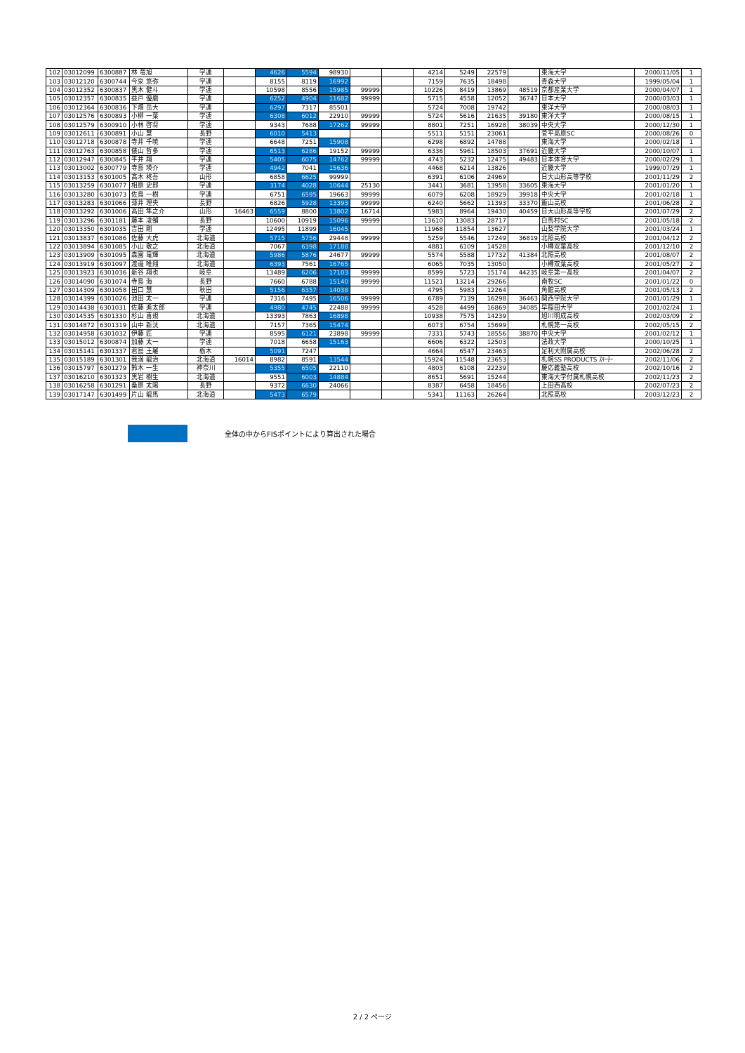| 102 | 03012099 | 6300887 | 林 竜旭 | 学連 | | 4626 | 5594 | 98930 | | | 4214 | 5249 | 22579 | | 東海大学 | 2000/11/05 | 1 |
| 103 | 03012120 | 6300744 | 今泉 悠弥 | 学連 | | 8155 | 8119 | 16992 | | | 7159 | 7635 | 18498 | | 青森大学 | 1999/05/04 | 1 |
| 104 | 03012352 | 6300837 | 黒木 健斗 | 学連 | | 10598 | 8556 | 15985 | 99999 | | 10226 | 8419 | 13869 | 48519 | 京都産業大学 | 2000/04/07 | 1 |
| 105 | 03012357 | 6300835 | 益戸 優磨 | 学連 | | 6252 | 4904 | 11682 | 99999 | | 5715 | 4558 | 12052 | 36747 | 日本大学 | 2000/03/03 | 1 |
| 106 | 03012364 | 6300836 | 下畑 岳大 | 学連 | | 6297 | 7317 | 85501 | | | 5724 | 7008 | 19742 | | 東洋大学 | 2000/08/03 | 1 |
| 107 | 03012576 | 6300893 | 小柳 一葉 | 学連 | | 6308 | 6012 | 22910 | 99999 | | 5724 | 5616 | 21635 | 39180 | 東洋大学 | 2000/08/15 | 1 |
| 108 | 03012579 | 6300910 | 小林 啓将 | 学連 | | 9343 | 7688 | 17262 | 99999 | | 8801 | 7251 | 16928 | 38039 | 中央大学 | 2000/12/30 | 1 |
| 109 | 03012611 | 6300891 | 小山 慧 | 長野 | | 6010 | 5413 | | | | 5511 | 5151 | 23061 | | 菅平高原SC | 2000/08/26 | 0 |
| 110 | 03012718 | 6300878 | 寺井 千暁 | 学連 | | 6648 | 7251 | 15908 | | | 6298 | 6892 | 14788 | | 東海大学 | 2000/02/18 | 1 |
| 111 | 03012763 | 6300858 | 俵山 哲多 | 学連 | | 6513 | 6286 | 19152 | 99999 | | 6336 | 5961 | 18503 | 37691 | 近畿大学 | 2000/10/07 | 1 |
| 112 | 03012947 | 6300845 | 平井 翔 | 学連 | | 5405 | 6075 | 14762 | 99999 | | 4743 | 5232 | 12475 | 49483 | 日本体育大学 | 2000/02/29 | 1 |
| 113 | 03013002 | 6300779 | 寺島 瑛介 | 学連 | | 4942 | 7041 | 15636 | | | 4468 | 6214 | 13826 | | 近畿大学 | 1999/07/29 | 1 |
| 114 | 03013153 | 6301005 | 髙木 柊吾 | 山形 | | 6858 | 6625 | 99999 | | | 6391 | 6106 | 24969 | | 日大山形高等学校 | 2001/11/29 | 2 |
| 115 | 03013259 | 6301077 | 相原 史郎 | 学連 | | 3174 | 4028 | 10644 | 25130 | | 3441 | 3681 | 13958 | 33605 | 東海大学 | 2001/01/20 | 1 |
| 116 | 03013280 | 6301073 | 佐鳥 一樹 | 学連 | | 6751 | 6595 | 19663 | 99999 | | 6079 | 6208 | 18929 | 39918 | 中央大学 | 2001/02/18 | 1 |
| 117 | 03013283 | 6301066 | 薄井 理央 | 長野 | | 6826 | 5928 | 13393 | 99999 | | 6240 | 5662 | 11393 | 33370 | 飯山高校 | 2001/06/28 | 2 |
| 118 | 03013292 | 6301006 | 高田 隼之介 | 山形 | 16463 | 6559 | 8800 | 13802 | 16714 | | 5983 | 8964 | 19430 | 40459 | 日大山形高等学校 | 2001/07/29 | 2 |
| 119 | 03013296 | 6301181 | 藤本 凌輔 | 長野 | | 10600 | 10919 | 15096 | 99999 | | 13610 | 13083 | 28717 | | 白馬村SC | 2001/05/18 | 2 |
| 120 | 03013350 | 6301035 | 吉田 剛 | 学連 | | 12495 | 11899 | 16045 | | | 11968 | 11854 | 13627 | | 山梨学院大学 | 2001/03/24 | 1 |
| 121 | 03013837 | 6301086 | 佐藤 大虎 | 北海道 | | 5715 | 5756 | 29448 | 99999 | | 5259 | 5546 | 17249 | 36819 | 北照高校 | 2001/04/12 | 2 |
| 122 | 03013894 | 6301085 | 小山 敬之 | 北海道 | | 7067 | 6398 | 17188 | | | 4881 | 6109 | 14528 | | 小樽双葉高校 | 2001/12/10 | 2 |
| 123 | 03013909 | 6301095 | 森園 竜輝 | 北海道 | | 5986 | 5876 | 24677 | 99999 | | 5574 | 5588 | 17732 | 41384 | 北照高校 | 2001/08/07 | 2 |
| 124 | 03013919 | 6301097 | 渡邉 唯翔 | 北海道 | | 6393 | 7561 | 16765 | | | 6065 | 7035 | 13050 | | 小樽双葉高校 | 2001/05/27 | 2 |
| 125 | 03013923 | 6301036 | 新谷 翔也 | 岐阜 | | 13489 | 6206 | 17103 | 99999 | | 8599 | 5723 | 15174 | 44235 | 岐阜第一高校 | 2001/04/07 | 2 |
| 126 | 03014090 | 6301074 | 寺島 海 | 長野 | | 7660 | 6788 | 15140 | 99999 | | 11521 | 13214 | 29266 | | 南牧SC | 2001/01/22 | 0 |
| 127 | 03014309 | 6301058 | 田口 慧 | 秋田 | | 5156 | 6357 | 14038 | | | 4795 | 5983 | 12264 | | 角館高校 | 2001/05/13 | 2 |
| 128 | 03014399 | 6301026 | 池田 太一 | 学連 | | 7316 | 7495 | 16506 | 99999 | | 6789 | 7139 | 16298 | 36463 | 関西学院大学 | 2001/01/29 | 1 |
| 129 | 03014438 | 6301031 | 佐藤 進太郎 | 学連 | | 4980 | 4745 | 22488 | 99999 | | 4528 | 4499 | 16869 | 34085 | 早稲田大学 | 2001/02/24 | 1 |
| 130 | 03014535 | 6301330 | 杉山 喜規 | 北海道 | | 13393 | 7863 | 16898 | | | 10938 | 7575 | 14239 | | 旭川明成高校 | 2002/03/09 | 2 |
| 131 | 03014872 | 6301319 | 山中 新汰 | 北海道 | | 7157 | 7365 | 15474 | | | 6073 | 6754 | 15699 | | 札幌第一高校 | 2002/05/15 | 2 |
| 132 | 03014958 | 6301032 | 伊藤 匠 | 学連 | | 8595 | 6121 | 23898 | 99999 | | 7331 | 5743 | 18556 | 38870 | 中央大学 | 2001/02/12 | 1 |
| 133 | 03015012 | 6300874 | 加藤 太一 | 学連 | | 7018 | 6658 | 15163 | | | 6606 | 6322 | 12503 | | 法政大学 | 2000/10/25 | 1 |
| 134 | 03015141 | 6301337 | 君島 王羅 | 栃木 | | 5091 | 7247 | | | | 4664 | 6547 | 23463 | | 足利大附属高校 | 2002/06/28 | 2 |
| 135 | 03015189 | 6301301 | 我満 龍治 | 北海道 | 16014 | 8982 | 8591 | 13544 | | | 15924 | 11548 | 23653 | | 札幌SS PRODUCTS ｽｷｰﾁｰ | 2002/11/06 | 2 |
| 136 | 03015797 | 6301279 | 鈴木 一生 | 神奈川 | | 5355 | 6505 | 22110 | | | 4803 | 6108 | 22239 | | 慶応義塾高校 | 2002/10/16 | 2 |
| 137 | 03016210 | 6301323 | 黒岩 樹生 | 北海道 | | 9551 | 6003 | 14884 | | | 8651 | 5691 | 15244 | | 東海大学付属札幌高校 | 2002/11/23 | 2 |
| 138 | 03016258 | 6301291 | 桑原 太陽 | 長野 | | 9372 | 6630 | 24066 | | | 8387 | 6458 | 18456 | | 上田西高校 | 2002/07/23 | 2 |
| 139 | 03017147 | 6301499 | 片山 龍馬 | 北海道 | | 5473 | 6579 | | | | 5341 | 11163 | 26264 | | 北照高校 | 2003/12/23 | 2 |
全体の中からFISポイントにより算出された場合
2 / 2 ページ